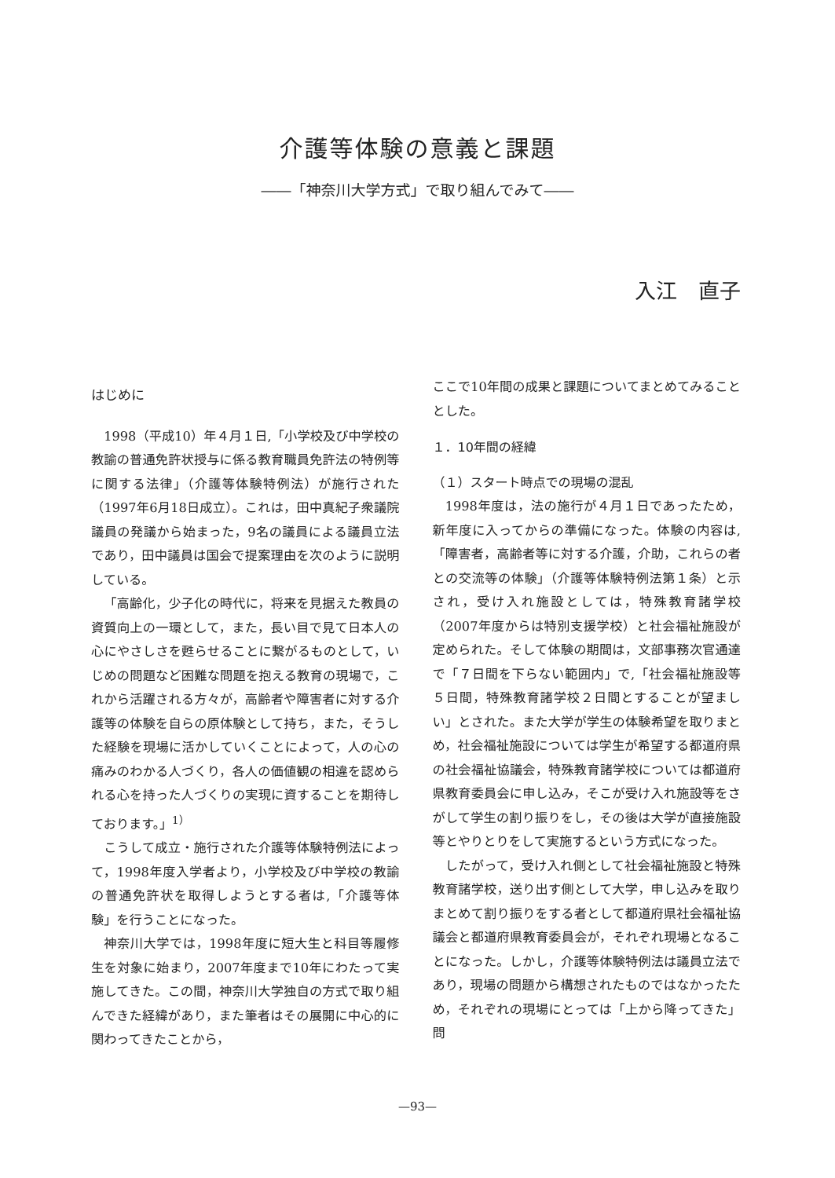介護等体験の意義と課題
――「神奈川大学方式」で取り組んでみて――
入江　直子
はじめに
1998（平成10）年４月１日,「小学校及び中学校の教諭の普通免許状授与に係る教育職員免許法の特例等に関する法律」（介護等体験特例法）が施行された（1997年6月18日成立）。これは，田中真紀子衆議院議員の発議から始まった，9名の議員による議員立法であり，田中議員は国会で提案理由を次のように説明している。
「高齢化，少子化の時代に，将来を見据えた教員の資質向上の一環として，また，長い目で見て日本人の心にやさしさを甦らせることに繋がるものとして，いじめの問題など困難な問題を抱える教育の現場で，これから活躍される方々が，高齢者や障害者に対する介護等の体験を自らの原体験として持ち，また，そうした経験を現場に活かしていくことによって，人の心の痛みのわかる人づくり，各人の価値観の相違を認められる心を持った人づくりの実現に資することを期待しております。」<sup>1）</sup>
こうして成立・施行された介護等体験特例法によって，1998年度入学者より，小学校及び中学校の教諭の普通免許状を取得しようとする者は,「介護等体験」を行うことになった。
神奈川大学では，1998年度に短大生と科目等履修生を対象に始まり，2007年度まで10年にわたって実施してきた。この間，神奈川大学独自の方式で取り組んできた経緯があり，また筆者はその展開に中心的に関わってきたことから，
ここで10年間の成果と課題についてまとめてみることとした。
１．10年間の経緯
（１）スタート時点での現場の混乱
1998年度は，法の施行が４月１日であったため，新年度に入ってからの準備になった。体験の内容は,「障害者，高齢者等に対する介護，介助，これらの者との交流等の体験」（介護等体験特例法第１条）と示され，受け入れ施設としては，特殊教育諸学校（2007年度からは特別支援学校）と社会福祉施設が定められた。そして体験の期間は，文部事務次官通達で「７日間を下らない範囲内」で,「社会福祉施設等５日間，特殊教育諸学校２日間とすることが望ましい」とされた。また大学が学生の体験希望を取りまとめ，社会福祉施設については学生が希望する都道府県の社会福祉協議会，特殊教育諸学校については都道府県教育委員会に申し込み，そこが受け入れ施設等をさがして学生の割り振りをし，その後は大学が直接施設等とやりとりをして実施するという方式になった。
したがって，受け入れ側として社会福祉施設と特殊教育諸学校，送り出す側として大学，申し込みを取りまとめて割り振りをする者として都道府県社会福祉協議会と都道府県教育委員会が，それぞれ現場となることになった。しかし，介護等体験特例法は議員立法であり，現場の問題から構想されたものではなかったため，それぞれの現場にとっては「上から降ってきた」問
—93—